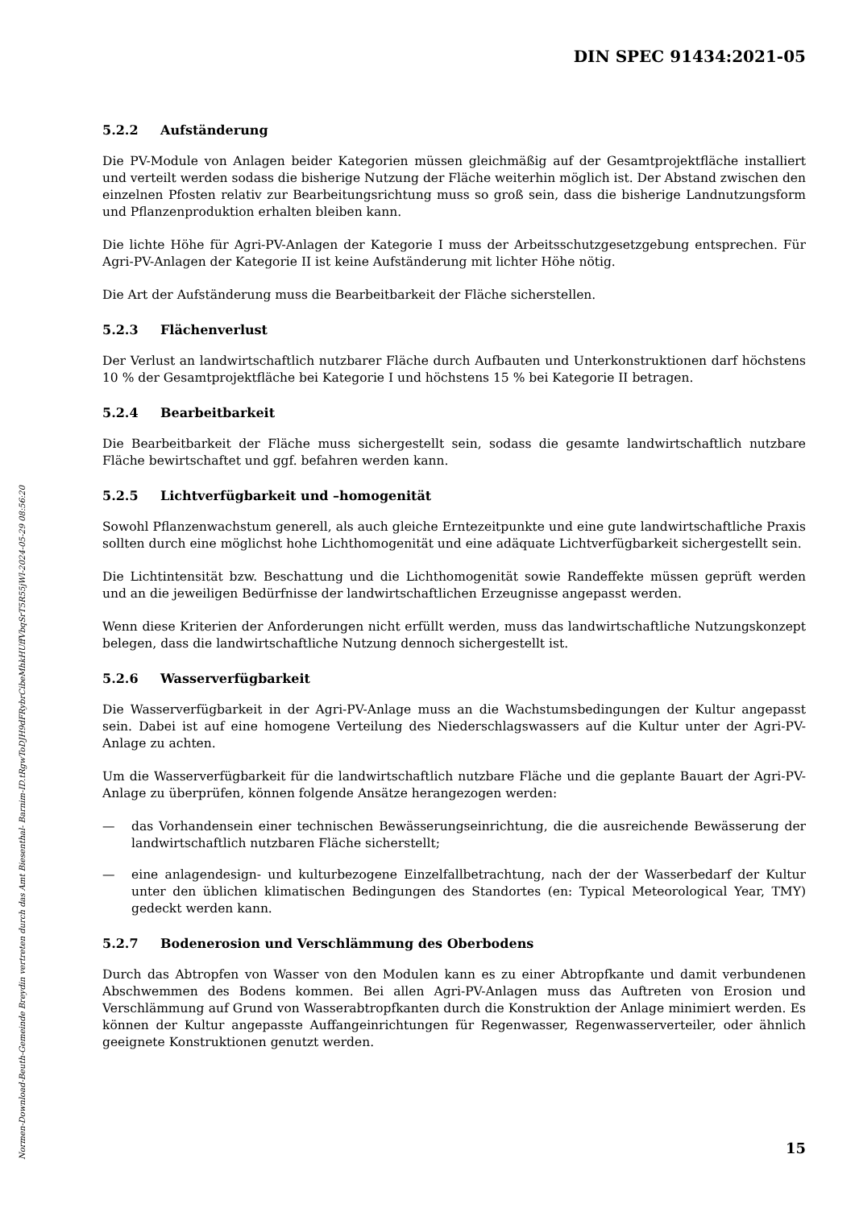DIN SPEC 91434:2021-05
5.2.2 Aufständerung
Die PV-Module von Anlagen beider Kategorien müssen gleichmäßig auf der Gesamtprojektfläche installiert und verteilt werden sodass die bisherige Nutzung der Fläche weiterhin möglich ist. Der Abstand zwischen den einzelnen Pfosten relativ zur Bearbeitungsrichtung muss so groß sein, dass die bisherige Landnutzungsform und Pflanzenproduktion erhalten bleiben kann.
Die lichte Höhe für Agri-PV-Anlagen der Kategorie I muss der Arbeitsschutzgesetzgebung entsprechen. Für Agri-PV-Anlagen der Kategorie II ist keine Aufständerung mit lichter Höhe nötig.
Die Art der Aufständerung muss die Bearbeitbarkeit der Fläche sicherstellen.
5.2.3 Flächenverlust
Der Verlust an landwirtschaftlich nutzbarer Fläche durch Aufbauten und Unterkonstruktionen darf höchstens 10 % der Gesamtprojektfläche bei Kategorie I und höchstens 15 % bei Kategorie II betragen.
5.2.4 Bearbeitbarkeit
Die Bearbeitbarkeit der Fläche muss sichergestellt sein, sodass die gesamte landwirtschaftlich nutzbare Fläche bewirtschaftet und ggf. befahren werden kann.
5.2.5 Lichtverfügbarkeit und –homogenität
Sowohl Pflanzenwachstum generell, als auch gleiche Erntezeitpunkte und eine gute landwirtschaftliche Praxis sollten durch eine möglichst hohe Lichthomogenität und eine adäquate Lichtverfügbarkeit sichergestellt sein.
Die Lichtintensität bzw. Beschattung und die Lichthomogenität sowie Randeffekte müssen geprüft werden und an die jeweiligen Bedürfnisse der landwirtschaftlichen Erzeugnisse angepasst werden.
Wenn diese Kriterien der Anforderungen nicht erfüllt werden, muss das landwirtschaftliche Nutzungskonzept belegen, dass die landwirtschaftliche Nutzung dennoch sichergestellt ist.
5.2.6 Wasserverfügbarkeit
Die Wasserverfügbarkeit in der Agri-PV-Anlage muss an die Wachstumsbedingungen der Kultur angepasst sein. Dabei ist auf eine homogene Verteilung des Niederschlagswassers auf die Kultur unter der Agri-PV-Anlage zu achten.
Um die Wasserverfügbarkeit für die landwirtschaftlich nutzbare Fläche und die geplante Bauart der Agri-PV-Anlage zu überprüfen, können folgende Ansätze herangezogen werden:
— das Vorhandensein einer technischen Bewässerungseinrichtung, die die ausreichende Bewässerung der landwirtschaftlich nutzbaren Fläche sicherstellt;
— eine anlagendesign- und kulturbezogene Einzelfallbetrachtung, nach der der Wasserbedarf der Kultur unter den üblichen klimatischen Bedingungen des Standortes (en: Typical Meteorological Year, TMY) gedeckt werden kann.
5.2.7 Bodenerosion und Verschlämmung des Oberbodens
Durch das Abtropfen von Wasser von den Modulen kann es zu einer Abtropfkante und damit verbundenen Abschwemmen des Bodens kommen. Bei allen Agri-PV-Anlagen muss das Auftreten von Erosion und Verschlämmung auf Grund von Wasserabtropfkanten durch die Konstruktion der Anlage minimiert werden. Es können der Kultur angepasste Auffangeinrichtungen für Regenwasser, Regenwasserverteiler, oder ähnlich geeignete Konstruktionen genutzt werden.
15
Normen-Download-Beuth-Gemeinde Breydin vertreten durch das Amt Biesenthal- Barnim-ID.tRgwToDJH9dFRybrCibeMhkHUffVbqSrT5R55jWl-2024-05-29 08:56:20